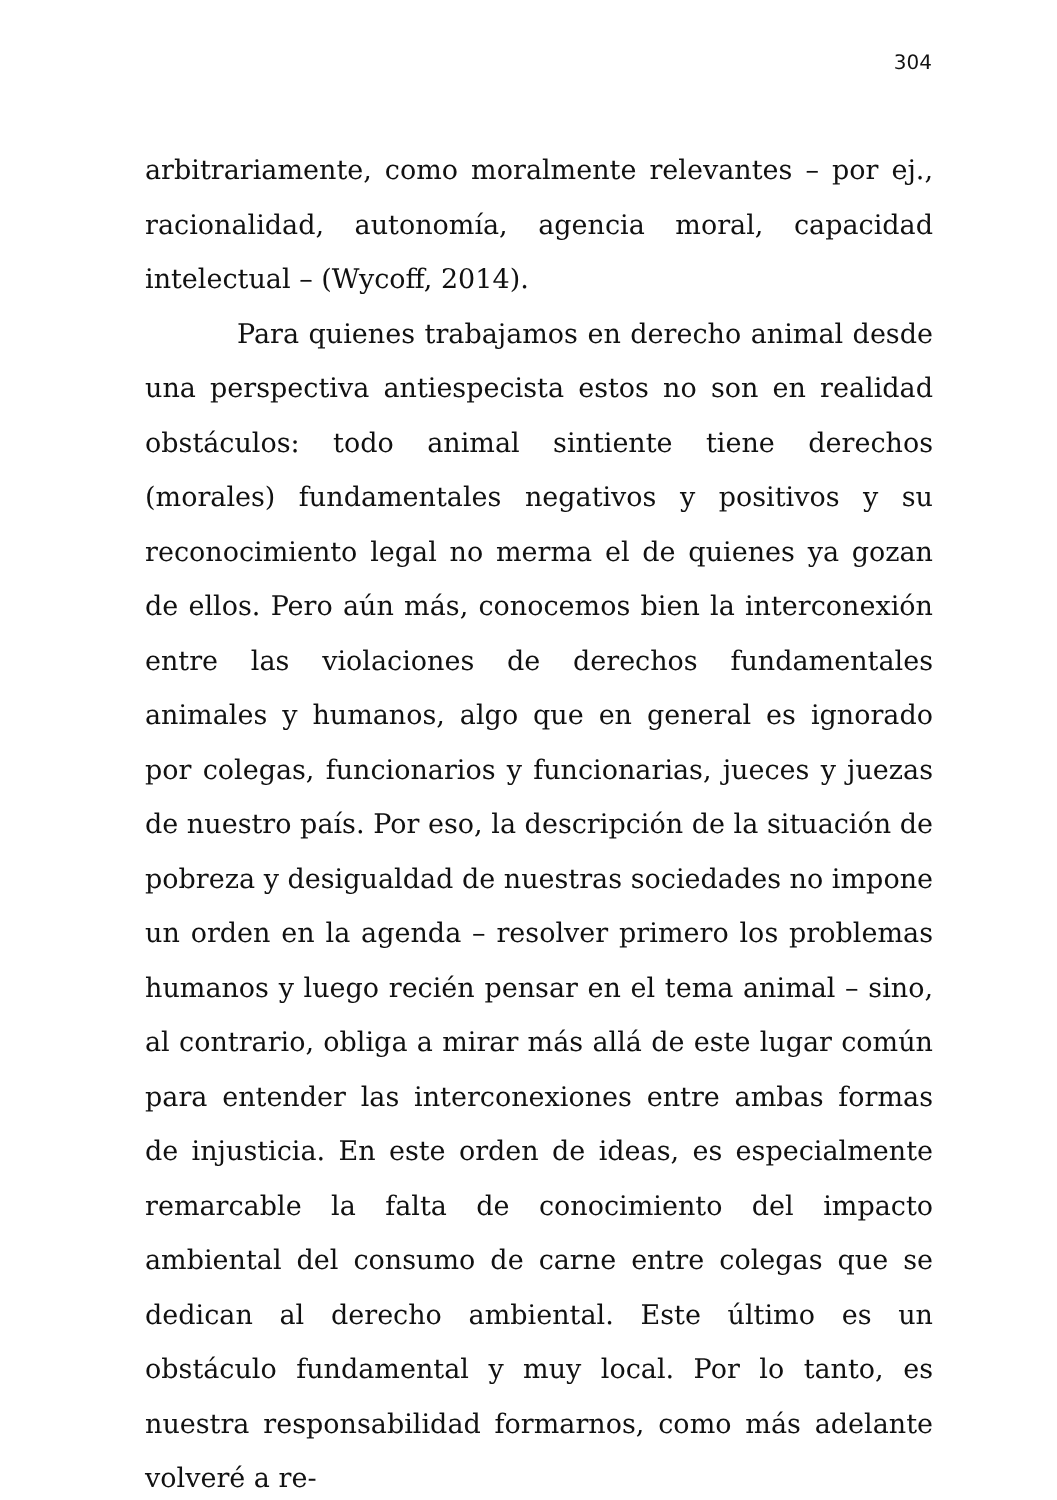304
arbitrariamente, como moralmente relevantes – por ej., racionalidad, autonomía, agencia moral, capacidad intelectual – (Wycoff, 2014).
Para quienes trabajamos en derecho animal desde una perspectiva antiespecista estos no son en realidad obstáculos: todo animal sintiente tiene derechos (morales) fundamentales negativos y positivos y su reconocimiento legal no merma el de quienes ya gozan de ellos. Pero aún más, conocemos bien la interconexión entre las violaciones de derechos fundamentales animales y humanos, algo que en general es ignorado por colegas, funcionarios y funcionarias, jueces y juezas de nuestro país. Por eso, la descripción de la situación de pobreza y desigualdad de nuestras sociedades no impone un orden en la agenda – resolver primero los problemas humanos y luego recién pensar en el tema animal – sino, al contrario, obliga a mirar más allá de este lugar común para entender las interconexiones entre ambas formas de injusticia. En este orden de ideas, es especialmente remarcable la falta de conocimiento del impacto ambiental del consumo de carne entre colegas que se dedican al derecho ambiental. Este último es un obstáculo fundamental y muy local. Por lo tanto, es nuestra responsabilidad formarnos, como más adelante volveré a re-